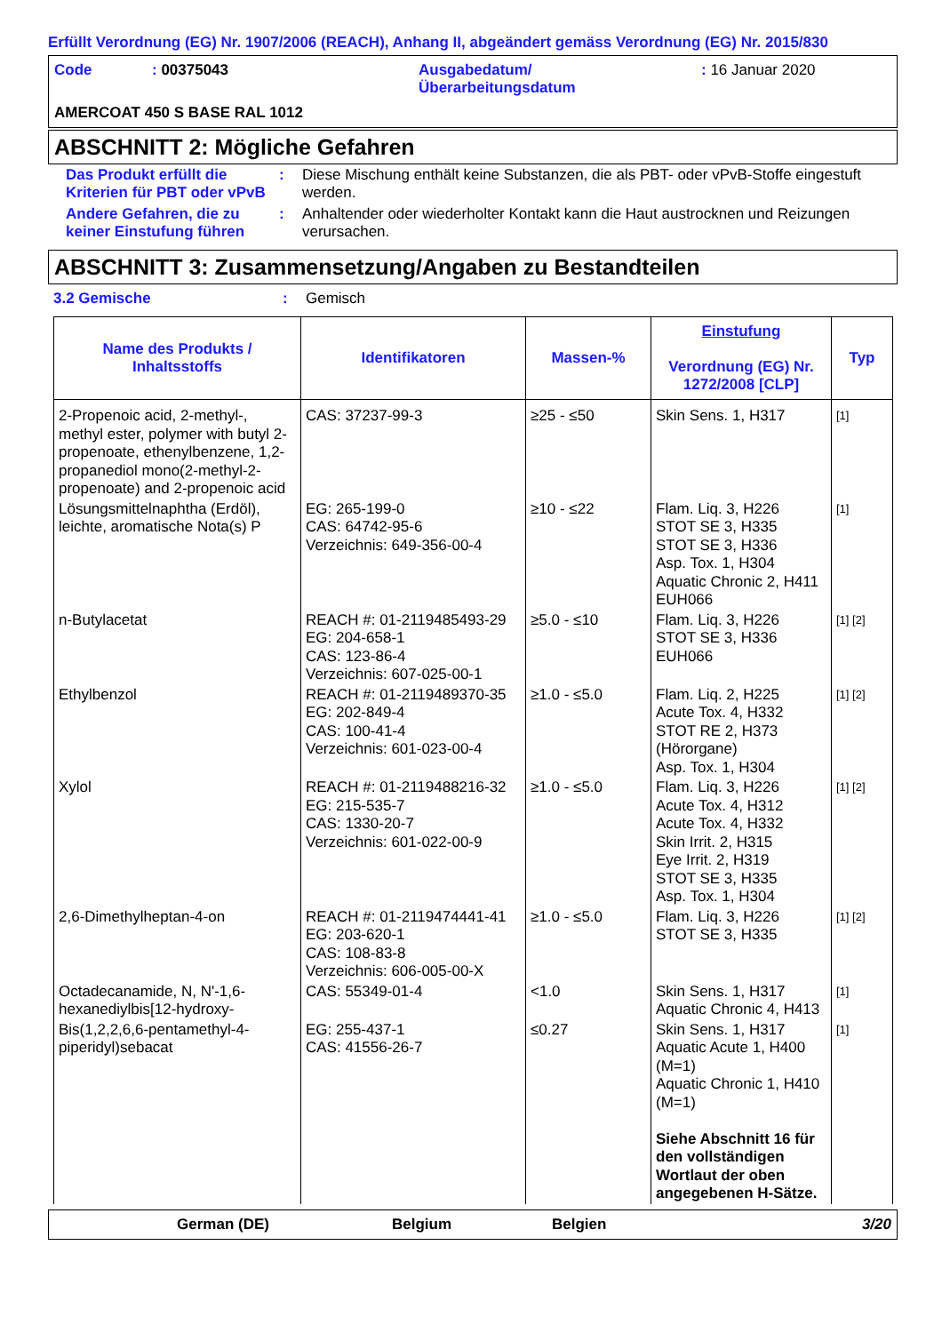Erfüllt Verordnung (EG) Nr. 1907/2006 (REACH), Anhang II, abgeändert gemäss Verordnung (EG) Nr. 2015/830
| Code | : 00375043 | Ausgabedatum/ Überarbeitungsdatum | : 16 Januar 2020 |
AMERCOAT 450 S BASE RAL 1012
ABSCHNITT 2: Mögliche Gefahren
Das Produkt erfüllt die Kriterien für PBT oder vPvB
: Diese Mischung enthält keine Substanzen, die als PBT- oder vPvB-Stoffe eingestuft werden.
Andere Gefahren, die zu keiner Einstufung führen
: Anhaltender oder wiederholter Kontakt kann die Haut austrocknen und Reizungen verursachen.
ABSCHNITT 3: Zusammensetzung/Angaben zu Bestandteilen
3.2 Gemische : Gemisch
| Name des Produkts / Inhaltsstoffs | Identifikatoren | Massen-% | Einstufung Verordnung (EG) Nr. 1272/2008 [CLP] | Typ |
| --- | --- | --- | --- | --- |
| 2-Propenoic acid, 2-methyl-, methyl ester, polymer with butyl 2-propenoate, ethenylbenzene, 1,2-propanediol mono(2-methyl-2-propenoate) and 2-propenoic acid | CAS: 37237-99-3 | ≥25 - ≤50 | Skin Sens. 1, H317 | [1] |
| Lösungsmittelnaphtha (Erdöl), leichte, aromatische Nota(s) P | EG: 265-199-0 CAS: 64742-95-6 Verzeichnis: 649-356-00-4 | ≥10 - ≤22 | Flam. Liq. 3, H226 STOT SE 3, H335 STOT SE 3, H336 Asp. Tox. 1, H304 Aquatic Chronic 2, H411 EUH066 | [1] |
| n-Butylacetat | REACH #: 01-2119485493-29 EG: 204-658-1 CAS: 123-86-4 Verzeichnis: 607-025-00-1 | ≥5.0 - ≤10 | Flam. Liq. 3, H226 STOT SE 3, H336 EUH066 | [1] [2] |
| Ethylbenzol | REACH #: 01-2119489370-35 EG: 202-849-4 CAS: 100-41-4 Verzeichnis: 601-023-00-4 | ≥1.0 - ≤5.0 | Flam. Liq. 2, H225 Acute Tox. 4, H332 STOT RE 2, H373 (Hörorgane) Asp. Tox. 1, H304 | [1] [2] |
| Xylol | REACH #: 01-2119488216-32 EG: 215-535-7 CAS: 1330-20-7 Verzeichnis: 601-022-00-9 | ≥1.0 - ≤5.0 | Flam. Liq. 3, H226 Acute Tox. 4, H312 Acute Tox. 4, H332 Skin Irrit. 2, H315 Eye Irrit. 2, H319 STOT SE 3, H335 Asp. Tox. 1, H304 | [1] [2] |
| 2,6-Dimethylheptan-4-on | REACH #: 01-2119474441-41 EG: 203-620-1 CAS: 108-83-8 Verzeichnis: 606-005-00-X | ≥1.0 - ≤5.0 | Flam. Liq. 3, H226 STOT SE 3, H335 | [1] [2] |
| Octadecanamide, N, N'-1,6-hexanediylbis[12-hydroxy- | CAS: 55349-01-4 | <1.0 | Skin Sens. 1, H317 Aquatic Chronic 4, H413 | [1] |
| Bis(1,2,2,6,6-pentamethyl-4-piperidyl)sebacat | EG: 255-437-1 CAS: 41556-26-7 | ≤0.27 | Skin Sens. 1, H317 Aquatic Acute 1, H400 (M=1) Aquatic Chronic 1, H410 (M=1) Siehe Abschnitt 16 für den vollständigen Wortlaut der oben angegebenen H-Sätze. | [1] |
German (DE) Belgium Belgien 3/20